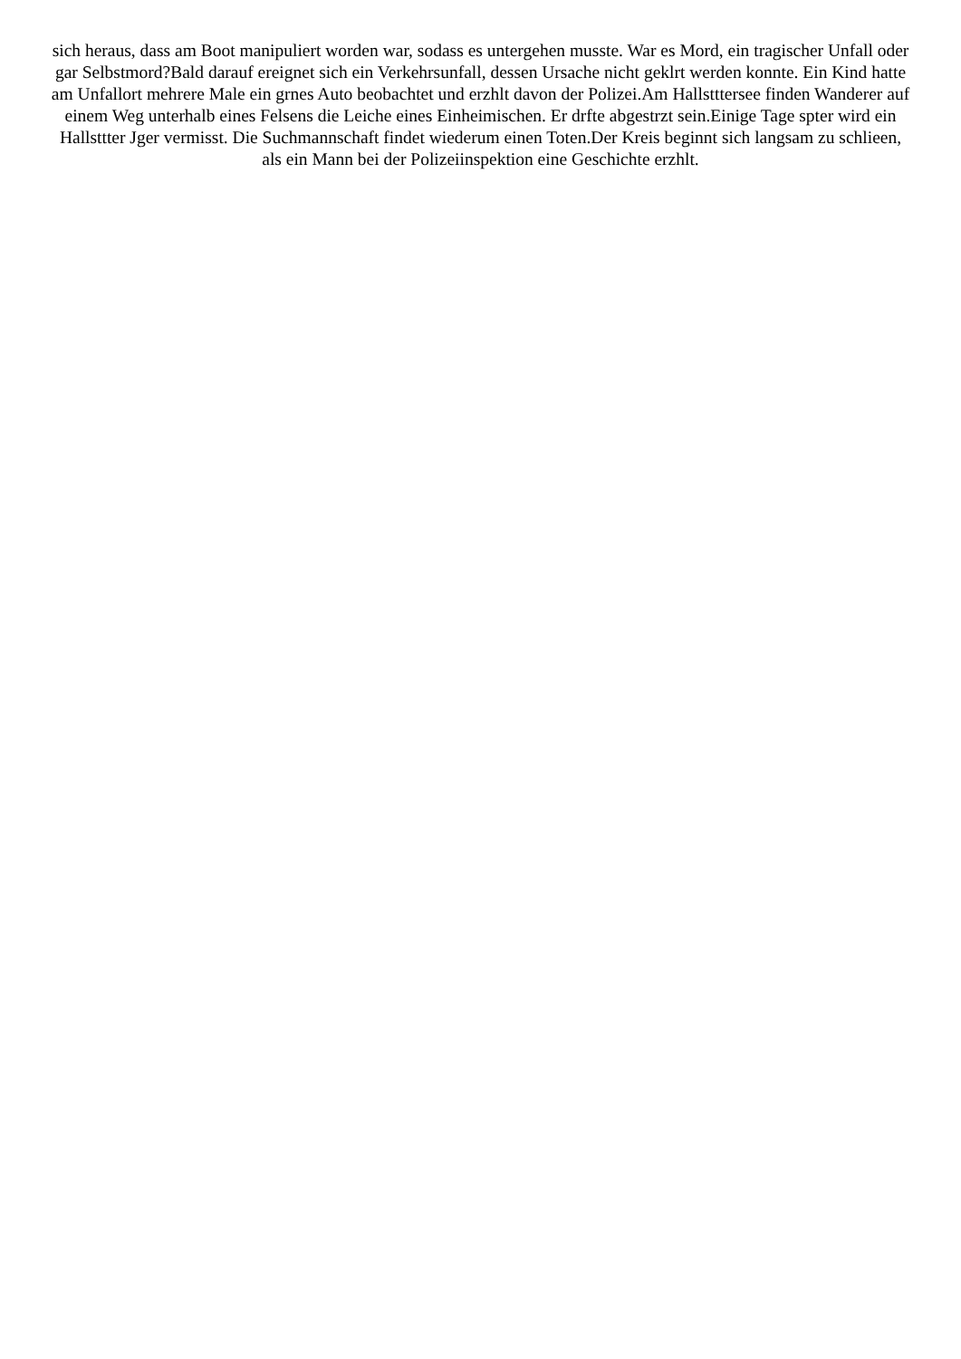sich heraus, dass am Boot manipuliert worden war, sodass es untergehen musste. War es Mord, ein tragischer Unfall oder gar Selbstmord?Bald darauf ereignet sich ein Verkehrsunfall, dessen Ursache nicht geklrt werden konnte. Ein Kind hatte am Unfallort mehrere Male ein grnes Auto beobachtet und erzhlt davon der Polizei.Am Hallstttersee finden Wanderer auf einem Weg unterhalb eines Felsens die Leiche eines Einheimischen. Er drfte abgestrzt sein.Einige Tage spter wird ein Hallsttter Jger vermisst. Die Suchmannschaft findet wiederum einen Toten.Der Kreis beginnt sich langsam zu schlieen, als ein Mann bei der Polizeiinspektion eine Geschichte erzhlt.